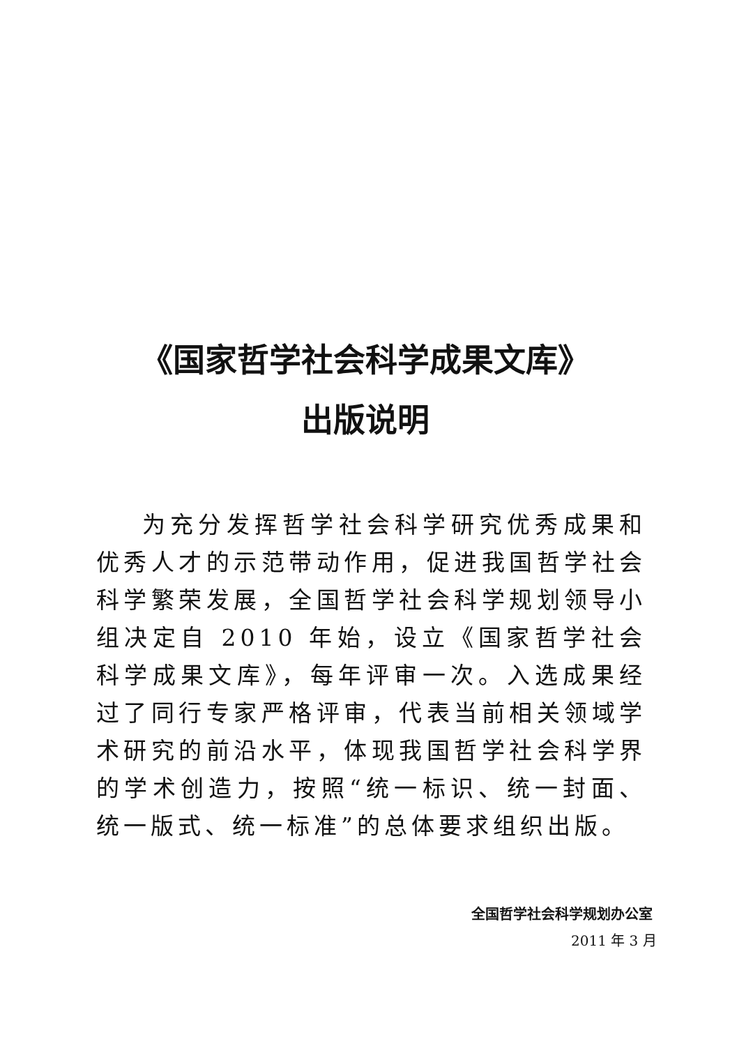《国家哲学社会科学成果文库》
出版说明
为充分发挥哲学社会科学研究优秀成果和优秀人才的示范带动作用，促进我国哲学社会科学繁荣发展，全国哲学社会科学规划领导小组决定自 2010 年始，设立《国家哲学社会科学成果文库》，每年评审一次。入选成果经过了同行专家严格评审，代表当前相关领域学术研究的前沿水平，体现我国哲学社会科学界的学术创造力，按照“统一标识、统一封面、统一版式、统一标准”的总体要求组织出版。
全国哲学社会科学规划办公室
2011 年 3 月